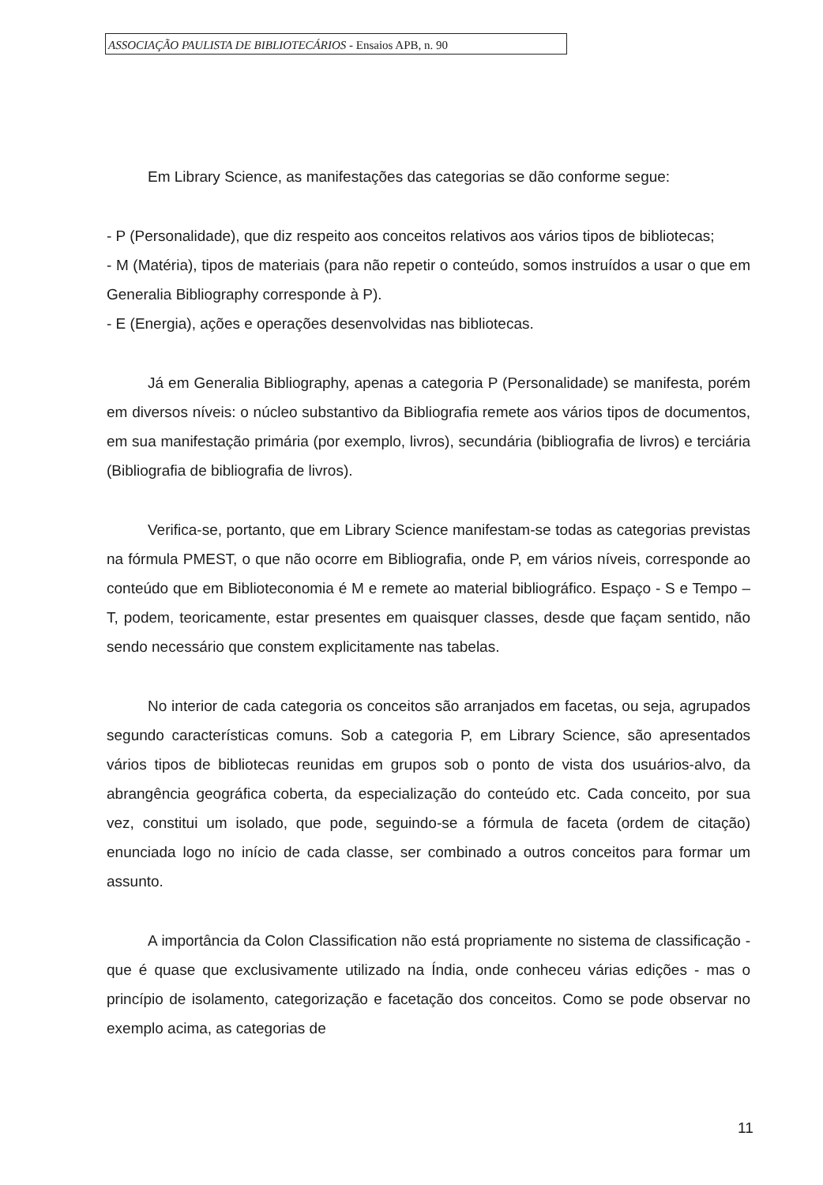ASSOCIAÇÃO PAULISTA DE BIBLIOTECÁRIOS - Ensaios APB, n. 90
Em Library Science, as manifestações das categorias se dão conforme segue:
- P (Personalidade), que diz respeito aos conceitos relativos aos vários tipos de bibliotecas;
- M (Matéria), tipos de materiais (para não repetir o conteúdo, somos instruídos a usar o que em Generalia Bibliography corresponde à P).
- E (Energia), ações e operações desenvolvidas nas bibliotecas.
Já em Generalia Bibliography, apenas a categoria P (Personalidade) se manifesta, porém em diversos níveis: o núcleo substantivo da Bibliografia remete aos vários tipos de documentos, em sua manifestação primária (por exemplo, livros), secundária (bibliografia de livros) e terciária (Bibliografia de bibliografia de livros).
Verifica-se, portanto, que em Library Science manifestam-se todas as categorias previstas na fórmula PMEST, o que não ocorre em Bibliografia, onde P, em vários níveis, corresponde ao conteúdo que em Biblioteconomia é M e remete ao material bibliográfico. Espaço - S e Tempo – T, podem, teoricamente, estar presentes em quaisquer classes, desde que façam sentido, não sendo necessário que constem explicitamente nas tabelas.
No interior de cada categoria os conceitos são arranjados em facetas, ou seja, agrupados segundo características comuns. Sob a categoria P, em Library Science, são apresentados vários tipos de bibliotecas reunidas em grupos sob o ponto de vista dos usuários-alvo, da abrangência geográfica coberta, da especialização do conteúdo etc. Cada conceito, por sua vez, constitui um isolado, que pode, seguindo-se a fórmula de faceta (ordem de citação) enunciada logo no início de cada classe, ser combinado a outros conceitos para formar um assunto.
A importância da Colon Classification não está propriamente no sistema de classificação - que é quase que exclusivamente utilizado na Índia, onde conheceu várias edições - mas o princípio de isolamento, categorização e facetação dos conceitos. Como se pode observar no exemplo acima, as categorias de
11